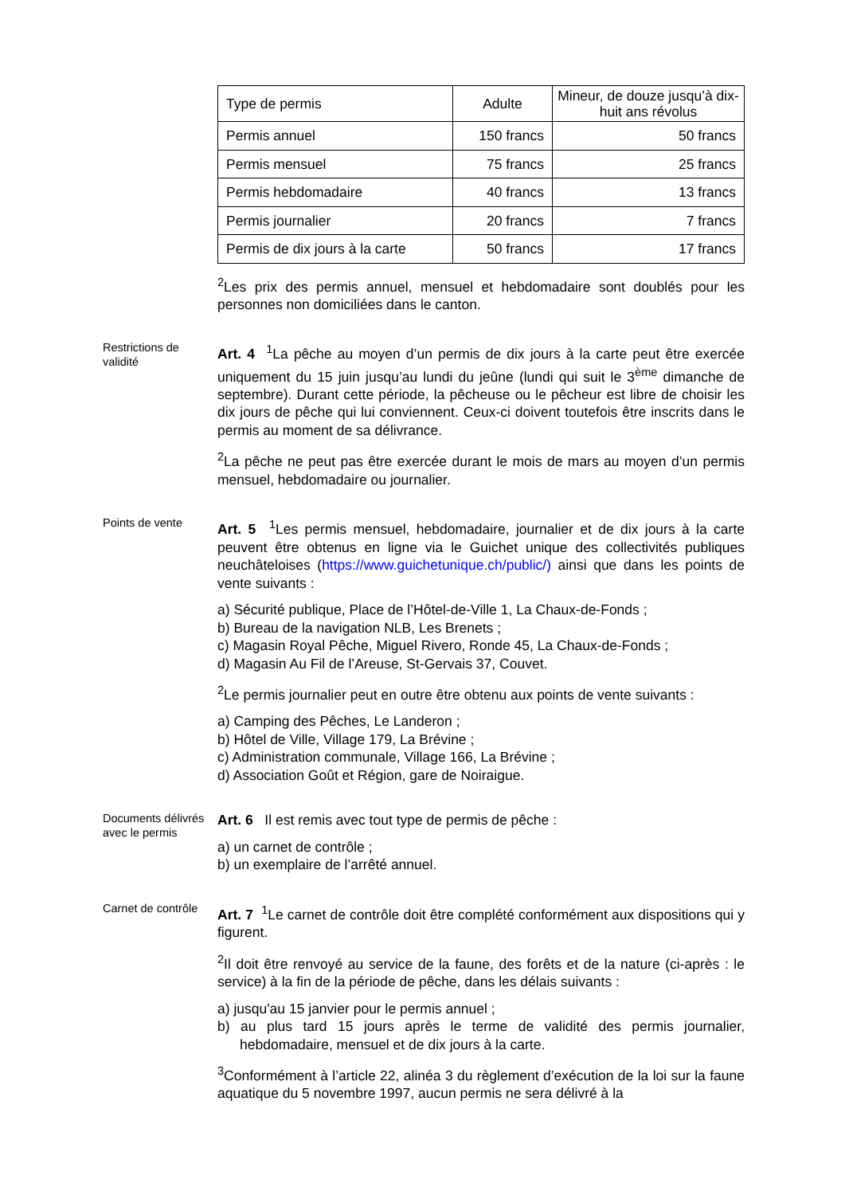| Type de permis | Adulte | Mineur, de douze jusqu’à dix-huit ans révolus |
| --- | --- | --- |
| Permis annuel | 150 francs | 50 francs |
| Permis mensuel | 75 francs | 25 francs |
| Permis hebdomadaire | 40 francs | 13 francs |
| Permis journalier | 20 francs | 7 francs |
| Permis de dix jours à la carte | 50 francs | 17 francs |
<sup>2</sup> Les prix des permis annuel, mensuel et hebdomadaire sont doublés pour les personnes non domiciliées dans le canton.
Restrictions de validité
Art. 4 <sup>1</sup>La pêche au moyen d’un permis de dix jours à la carte peut être exercée uniquement du 15 juin jusqu’au lundi du jeûne (lundi qui suit le 3<sup>ème</sup> dimanche de septembre). Durant cette période, la pêcheuse ou le pêcheur est libre de choisir les dix jours de pêche qui lui conviennent. Ceux-ci doivent toutefois être inscrits dans le permis au moment de sa délivrance.
<sup>2</sup> La pêche ne peut pas être exercée durant le mois de mars au moyen d’un permis mensuel, hebdomadaire ou journalier.
Points de vente
Art. 5 <sup>1</sup>Les permis mensuel, hebdomadaire, journalier et de dix jours à la carte peuvent être obtenus en ligne via le Guichet unique des collectivités publiques neuchâteloises (https://www.guichetunique.ch/public/) ainsi que dans les points de vente suivants :
a) Sécurité publique, Place de l’Hôtel-de-Ville 1, La Chaux-de-Fonds ;
b) Bureau de la navigation NLB, Les Brenets ;
c) Magasin Royal Pêche, Miguel Rivero, Ronde 45, La Chaux-de-Fonds ;
d) Magasin Au Fil de l’Areuse, St-Gervais 37, Couvet.
<sup>2</sup> Le permis journalier peut en outre être obtenu aux points de vente suivants :
a) Camping des Pêches, Le Landeron ;
b) Hôtel de Ville, Village 179, La Brévine ;
c) Administration communale, Village 166, La Brévine ;
d) Association Goût et Région, gare de Noiraigue.
Documents délivrés avec le permis
Art. 6 Il est remis avec tout type de permis de pêche :
a) un carnet de contrôle ;
b) un exemplaire de l’arrêté annuel.
Carnet de contrôle
Art. 7 <sup>1</sup>Le carnet de contrôle doit être complété conformément aux dispositions qui y figurent.
<sup>2</sup> Il doit être renvoyé au service de la faune, des forêts et de la nature (ci-après : le service) à la fin de la période de pêche, dans les délais suivants :
a) jusqu'au 15 janvier pour le permis annuel ;
b) au plus tard 15 jours après le terme de validité des permis journalier, hebdomadaire, mensuel et de dix jours à la carte.
<sup>3</sup> Conformément à l’article 22, alinéa 3 du règlement d’exécution de la loi sur la faune aquatique du 5 novembre 1997, aucun permis ne sera délivré à la